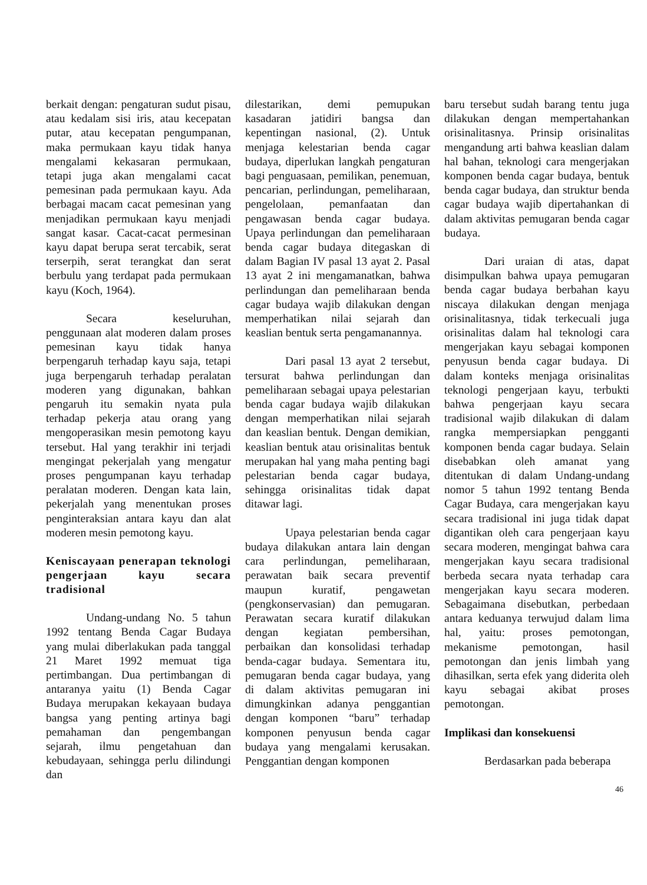berkait dengan: pengaturan sudut pisau, atau kedalam sisi iris, atau kecepatan putar, atau kecepatan pengumpanan, maka permukaan kayu tidak hanya mengalami kekasaran permukaan, tetapi juga akan mengalami cacat pemesinan pada permukaan kayu. Ada berbagai macam cacat pemesinan yang menjadikan permukaan kayu menjadi sangat kasar. Cacat-cacat permesinan kayu dapat berupa serat tercabik, serat terserpih, serat terangkat dan serat berbulu yang terdapat pada permukaan kayu (Koch, 1964).
Secara keseluruhan, penggunaan alat moderen dalam proses pemesinan kayu tidak hanya berpengaruh terhadap kayu saja, tetapi juga berpengaruh terhadap peralatan moderen yang digunakan, bahkan pengaruh itu semakin nyata pula terhadap pekerja atau orang yang mengoperasikan mesin pemotong kayu tersebut. Hal yang terakhir ini terjadi mengingat pekerjalah yang mengatur proses pengumpanan kayu terhadap peralatan moderen. Dengan kata lain, pekerjalah yang menentukan proses penginteraksian antara kayu dan alat moderen mesin pemotong kayu.
Keniscayaan penerapan teknologi pengerjaan kayu secara tradisional
Undang-undang No. 5 tahun 1992 tentang Benda Cagar Budaya yang mulai diberlakukan pada tanggal 21 Maret 1992 memuat tiga pertimbangan. Dua pertimbangan di antaranya yaitu (1) Benda Cagar Budaya merupakan kekayaan budaya bangsa yang penting artinya bagi pemahaman dan pengembangan sejarah, ilmu pengetahuan dan kebudayaan, sehingga perlu dilindungi dan
dilestarikan, demi pemupukan kasadaran jatidiri bangsa dan kepentingan nasional, (2). Untuk menjaga kelestarian benda cagar budaya, diperlukan langkah pengaturan bagi penguasaan, pemilikan, penemuan, pencarian, perlindungan, pemeliharaan, pengelolaan, pemanfaatan dan pengawasan benda cagar budaya. Upaya perlindungan dan pemeliharaan benda cagar budaya ditegaskan di dalam Bagian IV pasal 13 ayat 2. Pasal 13 ayat 2 ini mengamanatkan, bahwa perlindungan dan pemeliharaan benda cagar budaya wajib dilakukan dengan memperhatikan nilai sejarah dan keaslian bentuk serta pengamanannya.
Dari pasal 13 ayat 2 tersebut, tersurat bahwa perlindungan dan pemeliharaan sebagai upaya pelestarian benda cagar budaya wajib dilakukan dengan memperhatikan nilai sejarah dan keaslian bentuk. Dengan demikian, keaslian bentuk atau orisinalitas bentuk merupakan hal yang maha penting bagi pelestarian benda cagar budaya, sehingga orisinalitas tidak dapat ditawar lagi.
Upaya pelestarian benda cagar budaya dilakukan antara lain dengan cara perlindungan, pemeliharaan, perawatan baik secara preventif maupun kuratif, pengawetan (pengkonservasian) dan pemugaran. Perawatan secara kuratif dilakukan dengan kegiatan pembersihan, perbaikan dan konsolidasi terhadap benda-cagar budaya. Sementara itu, pemugaran benda cagar budaya, yang di dalam aktivitas pemugaran ini dimungkinkan adanya penggantian dengan komponen “baru” terhadap komponen penyusun benda cagar budaya yang mengalami kerusakan. Penggantian dengan komponen
baru tersebut sudah barang tentu juga dilakukan dengan mempertahankan orisinalitasnya. Prinsip orisinalitas mengandung arti bahwa keaslian dalam hal bahan, teknologi cara mengerjakan komponen benda cagar budaya, bentuk benda cagar budaya, dan struktur benda cagar budaya wajib dipertahankan di dalam aktivitas pemugaran benda cagar budaya.
Dari uraian di atas, dapat disimpulkan bahwa upaya pemugaran benda cagar budaya berbahan kayu niscaya dilakukan dengan menjaga orisinalitasnya, tidak terkecuali juga orisinalitas dalam hal teknologi cara mengerjakan kayu sebagai komponen penyusun benda cagar budaya. Di dalam konteks menjaga orisinalitas teknologi pengerjaan kayu, terbukti bahwa pengerjaan kayu secara tradisional wajib dilakukan di dalam rangka mempersiapkan pengganti komponen benda cagar budaya. Selain disebabkan oleh amanat yang ditentukan di dalam Undang-undang nomor 5 tahun 1992 tentang Benda Cagar Budaya, cara mengerjakan kayu secara tradisional ini juga tidak dapat digantikan oleh cara pengerjaan kayu secara moderen, mengingat bahwa cara mengerjakan kayu secara tradisional berbeda secara nyata terhadap cara mengerjakan kayu secara moderen. Sebagaimana disebutkan, perbedaan antara keduanya terwujud dalam lima hal, yaitu: proses pemotongan, mekanisme pemotongan, hasil pemotongan dan jenis limbah yang dihasilkan, serta efek yang diderita oleh kayu sebagai akibat proses pemotongan.
Implikasi dan konsekuensi
Berdasarkan pada beberapa
46